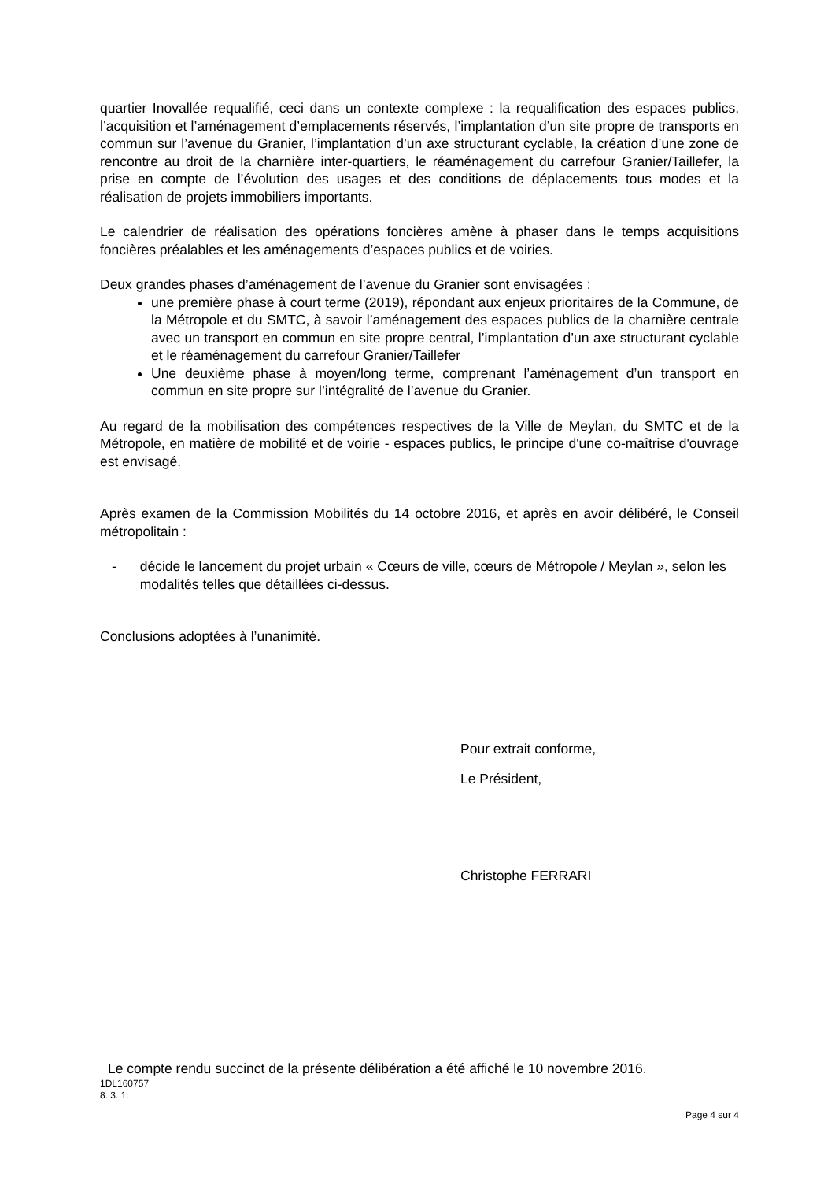quartier Inovallée requalifié, ceci dans un contexte complexe : la requalification des espaces publics, l’acquisition et l’aménagement d’emplacements réservés, l’implantation d’un site propre de transports en commun sur l’avenue du Granier, l’implantation d’un axe structurant cyclable, la création d’une zone de rencontre au droit de la charnière inter-quartiers, le réaménagement du carrefour Granier/Taillefer, la prise en compte de l’évolution des usages et des conditions de déplacements tous modes et la réalisation de projets immobiliers importants.
Le calendrier de réalisation des opérations foncières amène à phaser dans le temps acquisitions foncières préalables et les aménagements d’espaces publics et de voiries.
Deux grandes phases d’aménagement de l’avenue du Granier sont envisagées :
une première phase à court terme (2019), répondant aux enjeux prioritaires de la Commune, de la Métropole et du SMTC, à savoir l’aménagement des espaces publics de la charnière centrale avec un transport en commun en site propre central, l’implantation d’un axe structurant cyclable et le réaménagement du carrefour Granier/Taillefer
Une deuxième phase à moyen/long terme, comprenant l’aménagement d’un transport en commun en site propre sur l’intégralité de l’avenue du Granier.
Au regard de la mobilisation des compétences respectives de la Ville de Meylan, du SMTC et de la Métropole, en matière de mobilité et de voirie - espaces publics, le principe d'une co-maîtrise d'ouvrage est envisagé.
Après examen de la Commission Mobilités du 14 octobre 2016, et après en avoir délibéré, le Conseil métropolitain :
- décide le lancement du projet urbain « Cœurs de ville, cœurs de Métropole / Meylan », selon les modalités telles que détaillées ci-dessus.
Conclusions adoptées à l’unanimité.
Pour extrait conforme,
Le Président,
Christophe FERRARI
Le compte rendu succinct de la présente délibération a été affiché le 10 novembre 2016.
1DL160757
8. 3. 1.
Page 4 sur 4